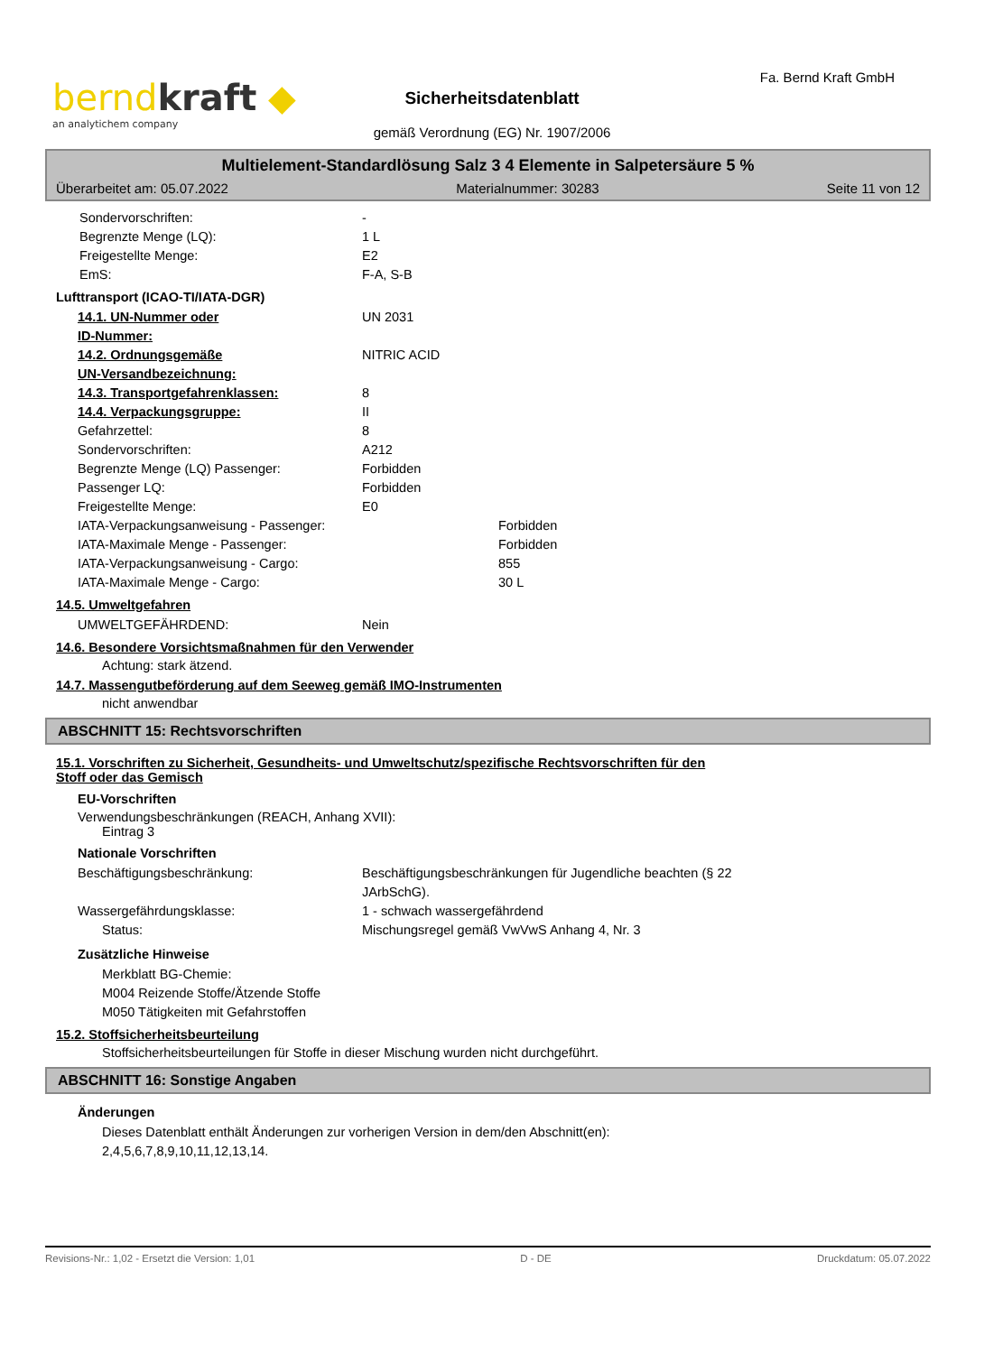berndkraft ◆
an analytichem company
Fa. Bernd Kraft GmbH
Sicherheitsdatenblatt
gemäß Verordnung (EG) Nr. 1907/2006
Multielement-Standardlösung Salz 3 4 Elemente in Salpetersäure 5 %
Überarbeitet am: 05.07.2022 Materialnummer: 30283 Seite 11 von 12
Sondervorschriften: -
Begrenzte Menge (LQ): 1 L
Freigestellte Menge: E2
EmS: F-A, S-B
Lufttransport (ICAO-TI/IATA-DGR)
14.1. UN-Nummer oder
ID-Nummer: UN 2031
14.2. Ordnungsgemäße
UN-Versandbezeichnung: NITRIC ACID
14.3. Transportgefahrenklassen: 8
14.4. Verpackungsgruppe: II
Gefahrzettel: 8
Sondervorschriften: A212
Begrenzte Menge (LQ) Passenger: Forbidden
Passenger LQ: Forbidden
Freigestellte Menge: E0
IATA-Verpackungsanweisung - Passenger: Forbidden
IATA-Maximale Menge - Passenger: Forbidden
IATA-Verpackungsanweisung - Cargo: 855
IATA-Maximale Menge - Cargo: 30 L
14.5. Umweltgefahren
UMWELTGEFÄHRDEND: Nein
14.6. Besondere Vorsichtsmaßnahmen für den Verwender
Achtung: stark ätzend.
14.7. Massengutbeförderung auf dem Seeweg gemäß IMO-Instrumenten
nicht anwendbar
ABSCHNITT 15: Rechtsvorschriften
15.1. Vorschriften zu Sicherheit, Gesundheits- und Umweltschutz/spezifische Rechtsvorschriften für den
Stoff oder das Gemisch
EU-Vorschriften
Verwendungsbeschränkungen (REACH, Anhang XVII):
Eintrag 3
Nationale Vorschriften
Beschäftigungsbeschränkung: Beschäftigungsbeschränkungen für Jugendliche beachten (§ 22
JArbSchG).
Wassergefährdungsklasse: 1 - schwach wassergefährdend
Status: Mischungsregel gemäß VwVwS Anhang 4, Nr. 3
Zusätzliche Hinweise
Merkblatt BG-Chemie:
M004 Reizende Stoffe/Ätzende Stoffe
M050 Tätigkeiten mit Gefahrstoffen
15.2. Stoffsicherheitsbeurteilung
Stoffsicherheitsbeurteilungen für Stoffe in dieser Mischung wurden nicht durchgeführt.
ABSCHNITT 16: Sonstige Angaben
Änderungen
Dieses Datenblatt enthält Änderungen zur vorherigen Version in dem/den Abschnitt(en):
2,4,5,6,7,8,9,10,11,12,13,14.
Revisions-Nr.: 1,02 - Ersetzt die Version: 1,01 D - DE Druckdatum: 05.07.2022